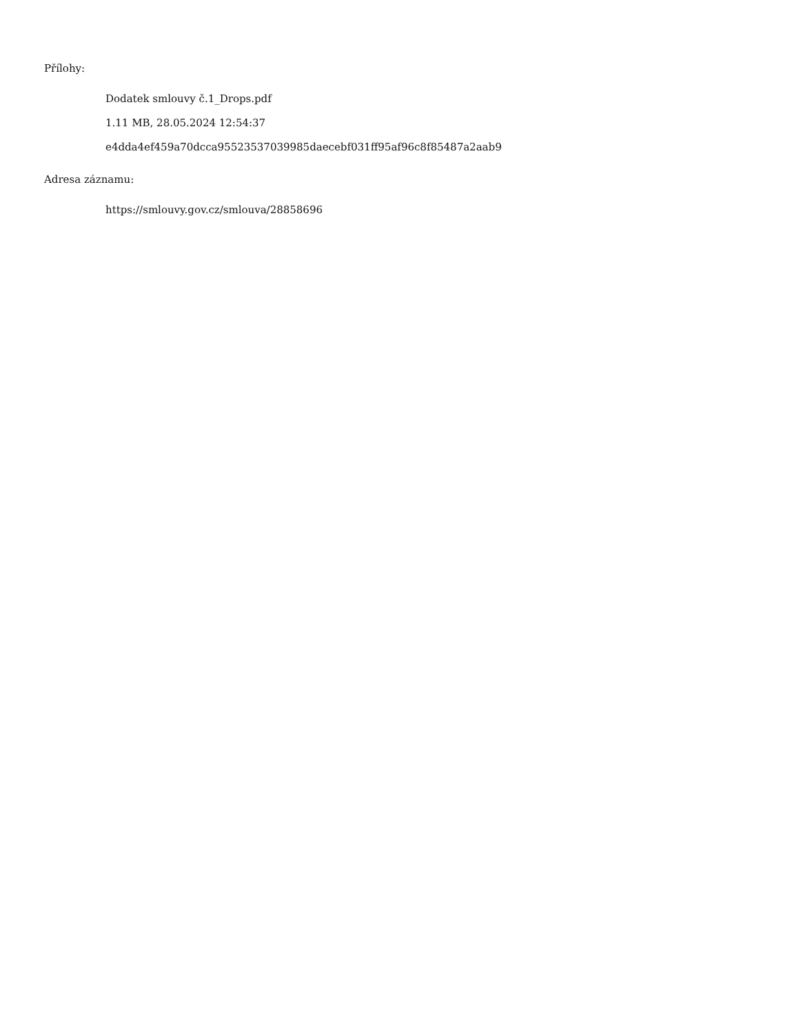Přílohy:
Dodatek smlouvy č.1_Drops.pdf
1.11 MB, 28.05.2024 12:54:37
e4dda4ef459a70dcca95523537039985daecebf031ff95af96c8f85487a2aab9
Adresa záznamu:
https://smlouvy.gov.cz/smlouva/28858696